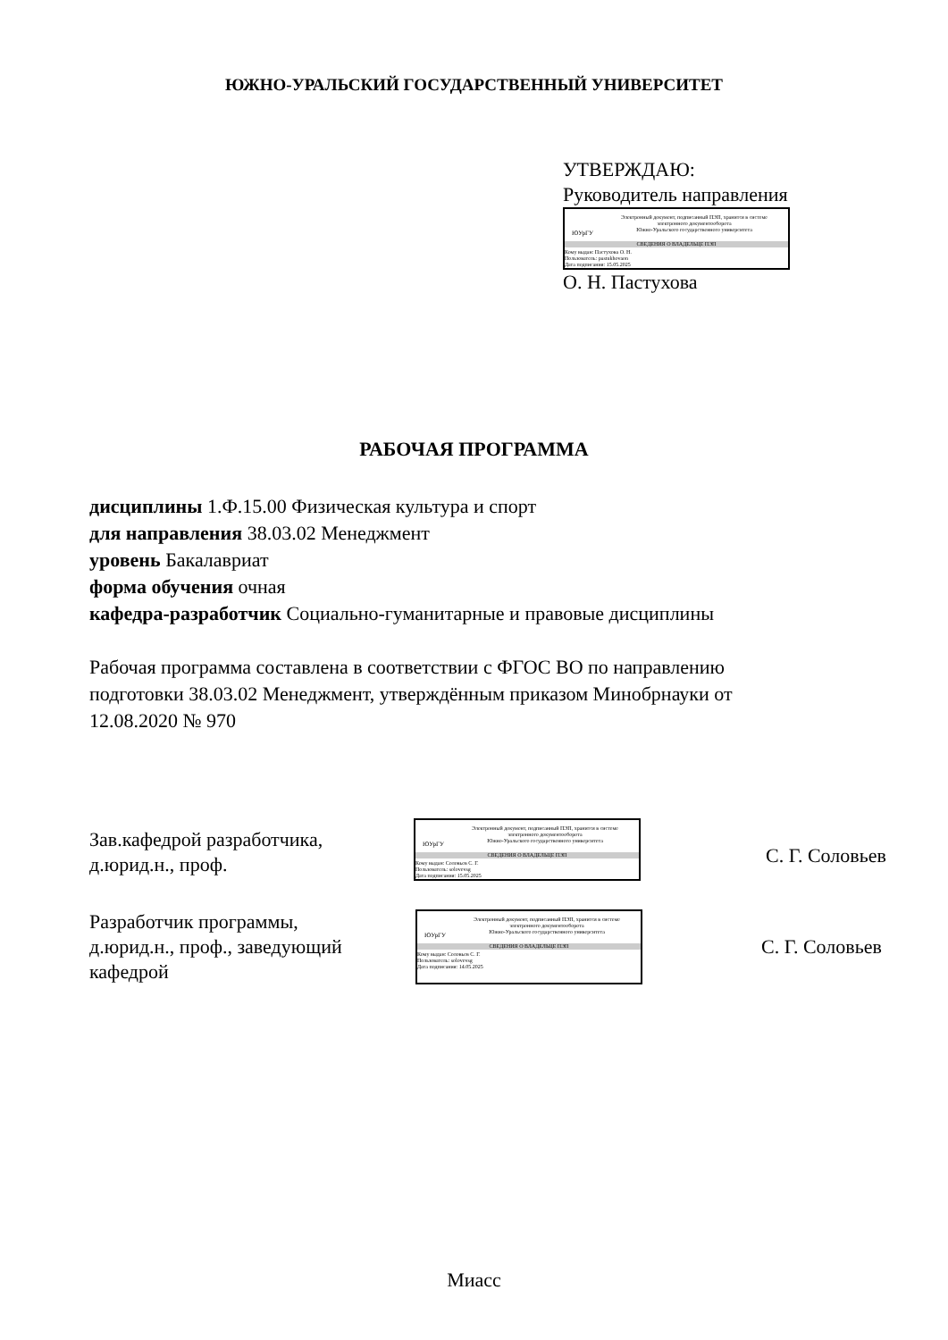ЮЖНО-УРАЛЬСКИЙ ГОСУДАРСТВЕННЫЙ УНИВЕРСИТЕТ
УТВЕРЖДАЮ:
Руководитель направления
ЮУрГУ
Электронный документ, подписанный ПЭП, хранится в системе
электронного документооборота
Южно-Уральского государственного университета
СВЕДЕНИЯ О ВЛАДЕЛЬЦЕ ПЭП
Кому выдан: Пастухова О. Н.
Пользователь: pastukhovaon
Дата подписания: 15.05.2025
О. Н. Пастухова
РАБОЧАЯ ПРОГРАММА
дисциплины 1.Ф.15.00 Физическая культура и спорт
для направления 38.03.02 Менеджмент
уровень Бакалавриат
форма обучения очная
кафедра-разработчик Социально-гуманитарные и правовые дисциплины
Рабочая программа составлена в соответствии с ФГОС ВО по направлению подготовки 38.03.02 Менеджмент, утверждённым приказом Минобрнауки от 12.08.2020 № 970
Зав.кафедрой разработчика,
д.юрид.н., проф.
ЮУрГУ
Электронный документ, подписанный ПЭП, хранится в системе
электронного документооборота
Южно-Уральского государственного университета
СВЕДЕНИЯ О ВЛАДЕЛЬЦЕ ПЭП
Кому выдан: Соловьев С. Г.
Пользователь: solovevsg
Дата подписания: 15.05.2025
С. Г. Соловьев
Разработчик программы,
д.юрид.н., проф., заведующий
кафедрой
ЮУрГУ
Электронный документ, подписанный ПЭП, хранится в системе
электронного документооборота
Южно-Уральского государственного университета
СВЕДЕНИЯ О ВЛАДЕЛЬЦЕ ПЭП
Кому выдан: Соловьев С. Г.
Пользователь: solovevsg
Дата подписания: 14.05.2025
С. Г. Соловьев
Миасс